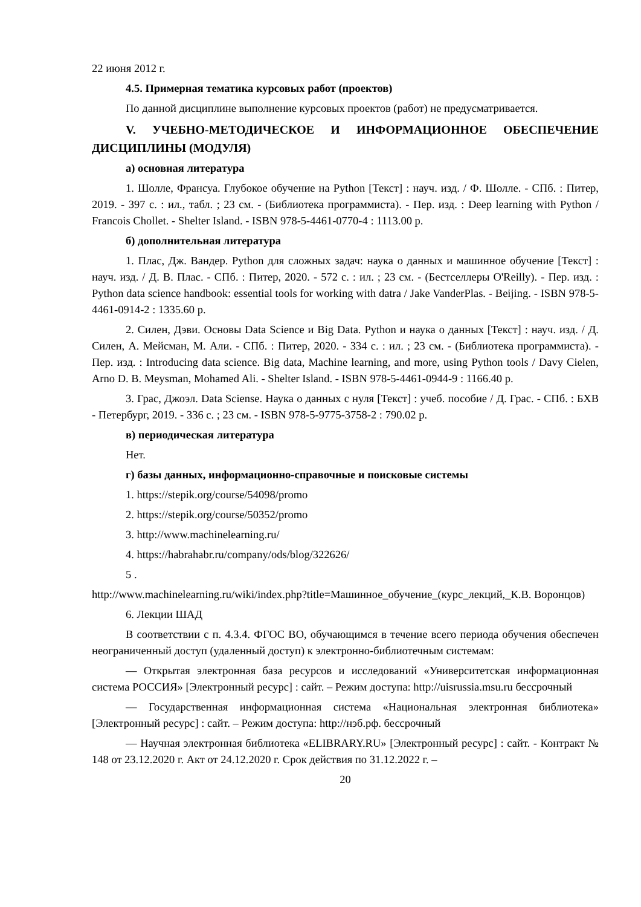22 июня 2012 г.
4.5. Примерная тематика курсовых работ (проектов)
По данной дисциплине выполнение курсовых проектов (работ) не предусматривается.
V. УЧЕБНО-МЕТОДИЧЕСКОЕ И ИНФОРМАЦИОННОЕ ОБЕСПЕЧЕНИЕ ДИСЦИПЛИНЫ (МОДУЛЯ)
а) основная литература
1. Шолле, Франсуа. Глубокое обучение на Python [Текст] : науч. изд. / Ф. Шолле. - СПб. : Питер, 2019. - 397 с. : ил., табл. ; 23 см. - (Библиотека программиста). - Пер. изд. : Deep learning with Python / Francois Chollet. - Shelter Island. - ISBN 978-5-4461-0770-4 : 1113.00 р.
б) дополнительная литература
1. Плас, Дж. Вандер. Python для сложных задач: наука о данных и машинное обучение [Текст] : науч. изд. / Д. В. Плас. - СПб. : Питер, 2020. - 572 с. : ил. ; 23 см. - (Бестселлеры O'Reilly). - Пер. изд. : Python data science handbook: essential tools for working with datra / Jake VanderPlas. - Beijing. - ISBN 978-5-4461-0914-2 : 1335.60 р.
2. Силен, Дэви. Основы Data Science и Big Data. Python и наука о данных [Текст] : науч. изд. / Д. Силен, А. Мейсман, М. Али. - СПб. : Питер, 2020. - 334 с. : ил. ; 23 см. - (Библиотека программиста). - Пер. изд. : Introducing data science. Big data, Machine learning, and more, using Python tools / Davy Cielen, Arno D. B. Meysman, Mohamed Ali. - Shelter Island. - ISBN 978-5-4461-0944-9 : 1166.40 р.
3. Грас, Джоэл. Data Sciense. Наука о данных с нуля [Текст] : учеб. пособие / Д. Грас. - СПб. : БХВ - Петербург, 2019. - 336 с. ; 23 см. - ISBN 978-5-9775-3758-2 : 790.02 р.
в) периодическая литература
Нет.
г) базы данных, информационно-справочные и поисковые системы
1. https://stepik.org/course/54098/promo
2. https://stepik.org/course/50352/promo
3. http://www.machinelearning.ru/
4. https://habrahabr.ru/company/ods/blog/322626/
5 .
http://www.machinelearning.ru/wiki/index.php?title=Машинное_обучение_(курс_лекций,_К.В. Воронцов)
6. Лекции ШАД
В соответствии с п. 4.3.4. ФГОС ВО, обучающимся в течение всего периода обучения обеспечен неограниченный доступ (удаленный доступ) к электронно-библиотечным системам:
— Открытая электронная база ресурсов и исследований «Университетская информационная система РОССИЯ» [Электронный ресурс] : сайт. – Режим доступа: http://uisrussia.msu.ru бессрочный
— Государственная информационная система «Национальная электронная библиотека» [Электронный ресурс] : сайт. – Режим доступа: http://нэб.рф. бессрочный
— Научная электронная библиотека «ELIBRARY.RU» [Электронный ресурс] : сайт. - Контракт № 148 от 23.12.2020 г. Акт от 24.12.2020 г. Срок действия по 31.12.2022 г. –
20